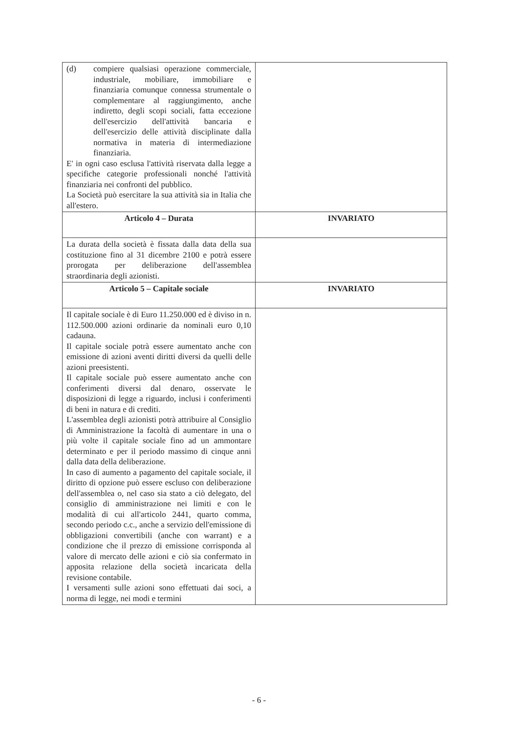| (d) compiere qualsiasi operazione commerciale, industriale, mobiliare, immobiliare e finanziaria comunque connessa strumentale o complementare al raggiungimento, anche indiretto, degli scopi sociali, fatta eccezione dell'esercizio dell'attività bancaria e dell'esercizio delle attività disciplinate dalla normativa in materia di intermediazione finanziaria. E' in ogni caso esclusa l'attività riservata dalla legge a specifiche categorie professionali nonché l'attività finanziaria nei confronti del pubblico. La Società può esercitare la sua attività sia in Italia che all'estero. | |
| Articolo 4 – Durata | INVARIATO |
| La durata della società è fissata dalla data della sua costituzione fino al 31 dicembre 2100 e potrà essere prorogata per deliberazione dell'assemblea straordinaria degli azionisti. | |
| Articolo 5 – Capitale sociale | INVARIATO |
| Il capitale sociale è di Euro 11.250.000 ed è diviso in n. 112.500.000 azioni ordinarie da nominali euro 0,10 cadauna. Il capitale sociale potrà essere aumentato anche con emissione di azioni aventi diritti diversi da quelli delle azioni preesistenti. Il capitale sociale può essere aumentato anche con conferimenti diversi dal denaro, osservate le disposizioni di legge a riguardo, inclusi i conferimenti di beni in natura e di crediti. L'assemblea degli azionisti potrà attribuire al Consiglio di Amministrazione la facoltà di aumentare in una o più volte il capitale sociale fino ad un ammontare determinato e per il periodo massimo di cinque anni dalla data della deliberazione. In caso di aumento a pagamento del capitale sociale, il diritto di opzione può essere escluso con deliberazione dell'assemblea o, nel caso sia stato a ciò delegato, del consiglio di amministrazione nei limiti e con le modalità di cui all'articolo 2441, quarto comma, secondo periodo c.c., anche a servizio dell'emissione di obbligazioni convertibili (anche con warrant) e a condizione che il prezzo di emissione corrisponda al valore di mercato delle azioni e ciò sia confermato in apposita relazione della società incaricata della revisione contabile. I versamenti sulle azioni sono effettuati dai soci, a norma di legge, nei modi e termini | |
- 6 -